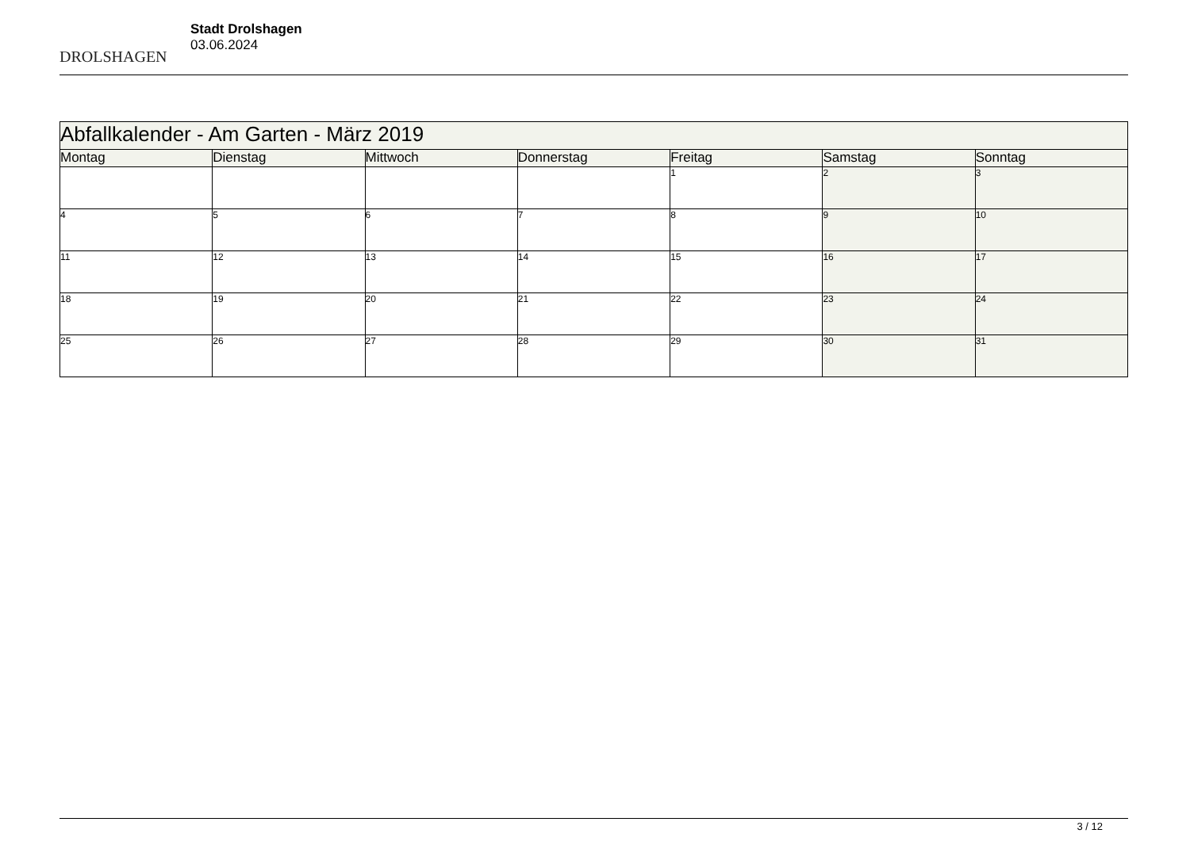DROLSHAGEN
Stadt Drolshagen
03.06.2024
| Abfallkalender - Am Garten - März 2019 | | | | | | |
| Montag | Dienstag | Mittwoch | Donnerstag | Freitag | Samstag | Sonntag |
| | | | | 1 | 2 | 3 |
| 4 | 5 | 6 | 7 | 8 | 9 | 10 |
| 11 | 12 | 13 | 14 | 15 | 16 | 17 |
| 18 | 19 | 20 | 21 | 22 | 23 | 24 |
| 25 | 26 | 27 | 28 | 29 | 30 | 31 |
3 / 12